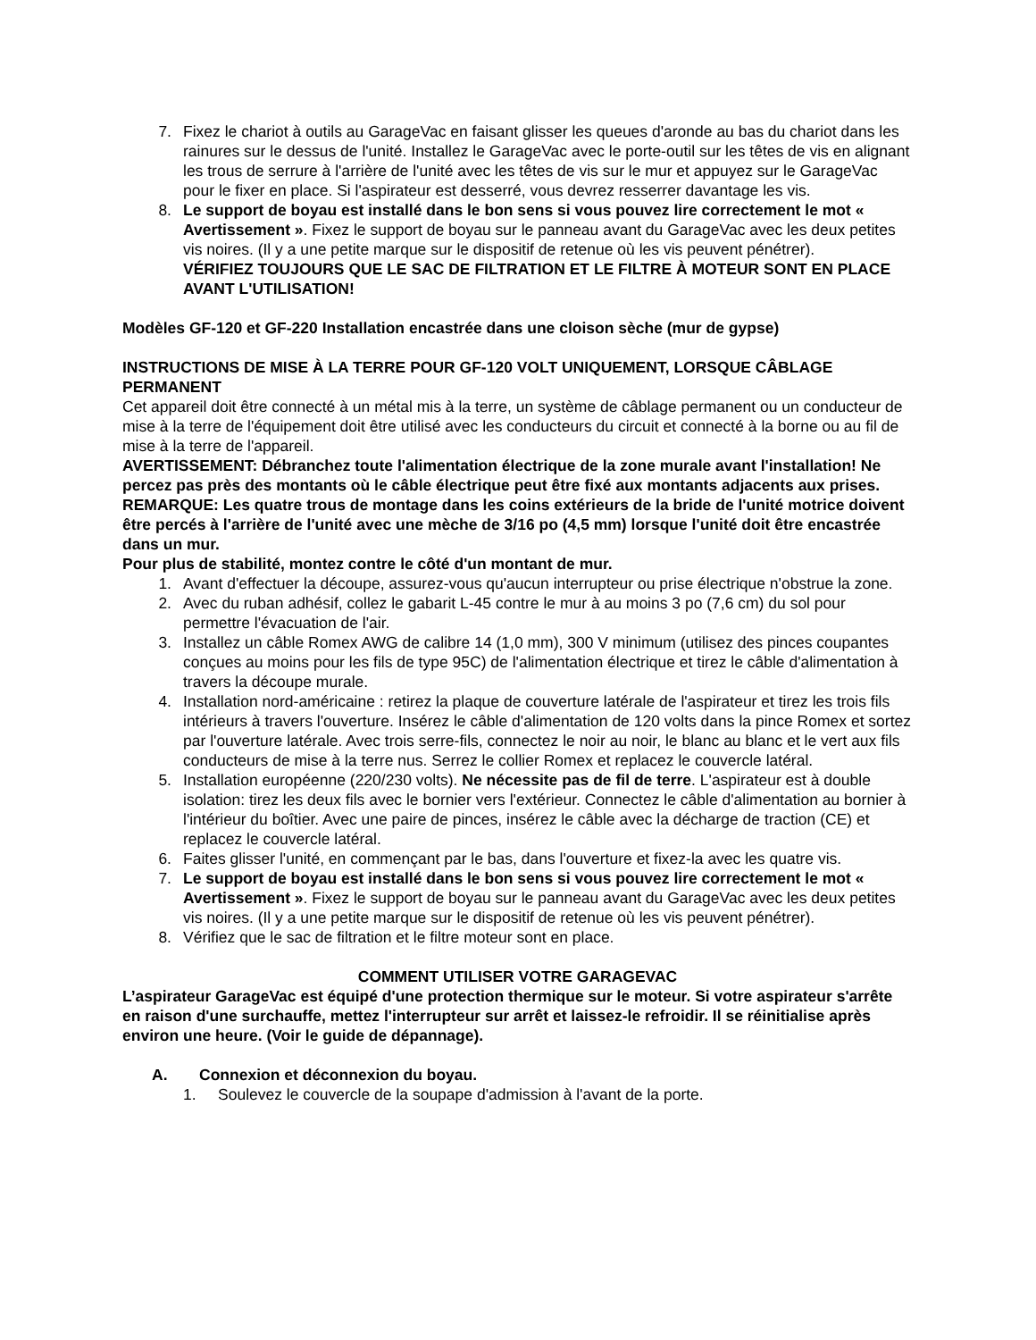7. Fixez le chariot à outils au GarageVac en faisant glisser les queues d'aronde au bas du chariot dans les rainures sur le dessus de l'unité. Installez le GarageVac avec le porte-outil sur les têtes de vis en alignant les trous de serrure à l'arrière de l'unité avec les têtes de vis sur le mur et appuyez sur le GarageVac pour le fixer en place. Si l'aspirateur est desserré, vous devrez resserrer davantage les vis.
8. Le support de boyau est installé dans le bon sens si vous pouvez lire correctement le mot « Avertissement ». Fixez le support de boyau sur le panneau avant du GarageVac avec les deux petites vis noires. (Il y a une petite marque sur le dispositif de retenue où les vis peuvent pénétrer).
VÉRIFIEZ TOUJOURS QUE LE SAC DE FILTRATION ET LE FILTRE À MOTEUR SONT EN PLACE AVANT L'UTILISATION!
Modèles GF-120 et GF-220 Installation encastrée dans une cloison sèche (mur de gypse)
INSTRUCTIONS DE MISE À LA TERRE POUR GF-120 VOLT UNIQUEMENT, LORSQUE CÂBLAGE PERMANENT
Cet appareil doit être connecté à un métal mis à la terre, un système de câblage permanent ou un conducteur de mise à la terre de l'équipement doit être utilisé avec les conducteurs du circuit et connecté à la borne ou au fil de mise à la terre de l'appareil.
AVERTISSEMENT: Débranchez toute l'alimentation électrique de la zone murale avant l'installation! Ne percez pas près des montants où le câble électrique peut être fixé aux montants adjacents aux prises.
REMARQUE: Les quatre trous de montage dans les coins extérieurs de la bride de l'unité motrice doivent être percés à l'arrière de l'unité avec une mèche de 3/16 po (4,5 mm) lorsque l'unité doit être encastrée dans un mur.
Pour plus de stabilité, montez contre le côté d'un montant de mur.
1. Avant d'effectuer la découpe, assurez-vous qu'aucun interrupteur ou prise électrique n'obstrue la zone.
2. Avec du ruban adhésif, collez le gabarit L-45 contre le mur à au moins 3 po (7,6 cm) du sol pour permettre l'évacuation de l'air.
3. Installez un câble Romex AWG de calibre 14 (1,0 mm), 300 V minimum (utilisez des pinces coupantes conçues au moins pour les fils de type 95C) de l'alimentation électrique et tirez le câble d'alimentation à travers la découpe murale.
4. Installation nord-américaine : retirez la plaque de couverture latérale de l'aspirateur et tirez les trois fils intérieurs à travers l'ouverture. Insérez le câble d'alimentation de 120 volts dans la pince Romex et sortez par l'ouverture latérale. Avec trois serre-fils, connectez le noir au noir, le blanc au blanc et le vert aux fils conducteurs de mise à la terre nus. Serrez le collier Romex et replacez le couvercle latéral.
5. Installation européenne (220/230 volts). Ne nécessite pas de fil de terre. L'aspirateur est à double isolation: tirez les deux fils avec le bornier vers l'extérieur. Connectez le câble d'alimentation au bornier à l'intérieur du boîtier. Avec une paire de pinces, insérez le câble avec la décharge de traction (CE) et replacez le couvercle latéral.
6. Faites glisser l'unité, en commençant par le bas, dans l'ouverture et fixez-la avec les quatre vis.
7. Le support de boyau est installé dans le bon sens si vous pouvez lire correctement le mot « Avertissement ». Fixez le support de boyau sur le panneau avant du GarageVac avec les deux petites vis noires. (Il y a une petite marque sur le dispositif de retenue où les vis peuvent pénétrer).
8. Vérifiez que le sac de filtration et le filtre moteur sont en place.
COMMENT UTILISER VOTRE GARAGEVAC
L’aspirateur GarageVac est équipé d'une protection thermique sur le moteur. Si votre aspirateur s'arrête en raison d'une surchauffe, mettez l'interrupteur sur arrêt et laissez-le refroidir. Il se réinitialise après environ une heure. (Voir le guide de dépannage).
A. Connexion et déconnexion du boyau.
1. Soulevez le couvercle de la soupape d'admission à l'avant de la porte.